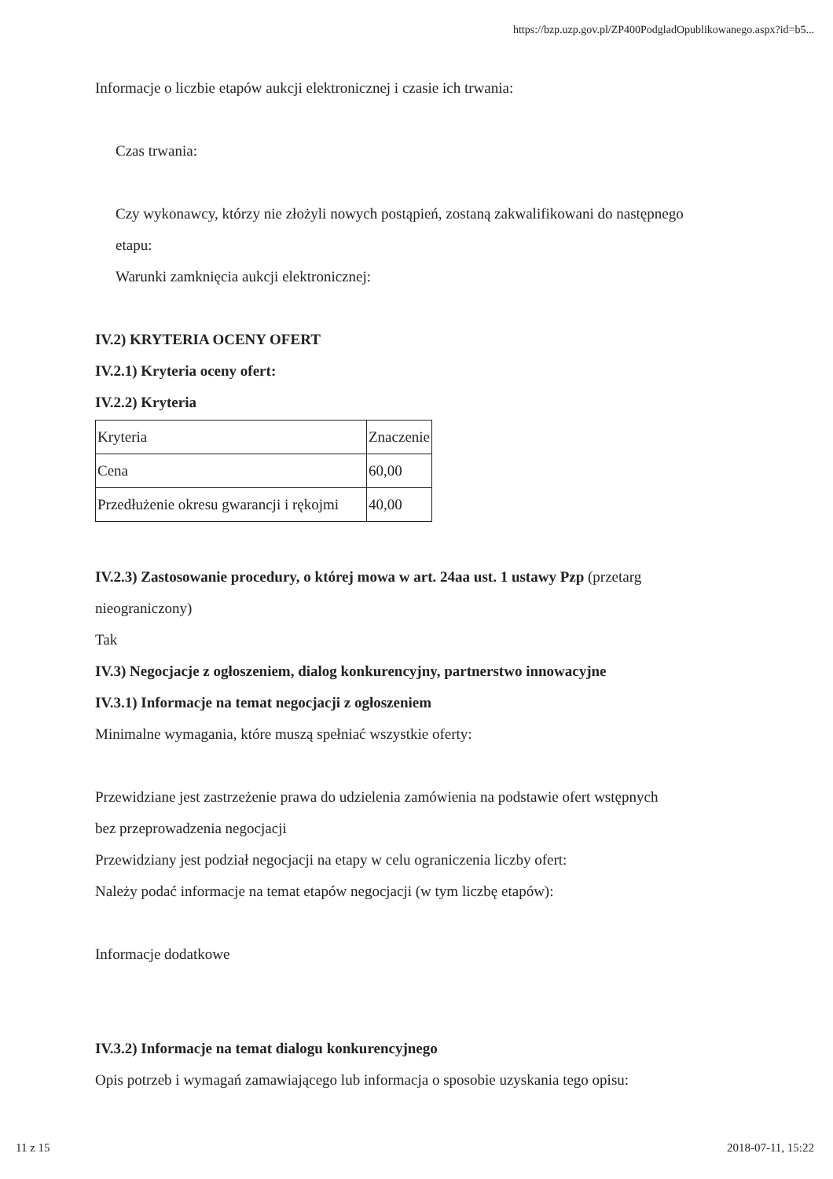https://bzp.uzp.gov.pl/ZP400PodgladOpublikowanego.aspx?id=b5...
Informacje o liczbie etapów aukcji elektronicznej i czasie ich trwania:
Czas trwania:
Czy wykonawcy, którzy nie złożyli nowych postąpień, zostaną zakwalifikowani do następnego
etapu:
Warunki zamknięcia aukcji elektronicznej:
IV.2) KRYTERIA OCENY OFERT
IV.2.1) Kryteria oceny ofert:
IV.2.2) Kryteria
| Kryteria | Znaczenie |
| Cena | 60,00 |
| Przedłużenie okresu gwarancji i rękojmi | 40,00 |
IV.2.3) Zastosowanie procedury, o której mowa w art. 24aa ust. 1 ustawy Pzp (przetarg
nieograniczony)
Tak
IV.3) Negocjacje z ogłoszeniem, dialog konkurencyjny, partnerstwo innowacyjne
IV.3.1) Informacje na temat negocjacji z ogłoszeniem
Minimalne wymagania, które muszą spełniać wszystkie oferty:
Przewidziane jest zastrzeżenie prawa do udzielenia zamówienia na podstawie ofert wstępnych
bez przeprowadzenia negocjacji
Przewidziany jest podział negocjacji na etapy w celu ograniczenia liczby ofert:
Należy podać informacje na temat etapów negocjacji (w tym liczbę etapów):
Informacje dodatkowe
IV.3.2) Informacje na temat dialogu konkurencyjnego
Opis potrzeb i wymagań zamawiającego lub informacja o sposobie uzyskania tego opisu:
11 z 15 2018-07-11, 15:22